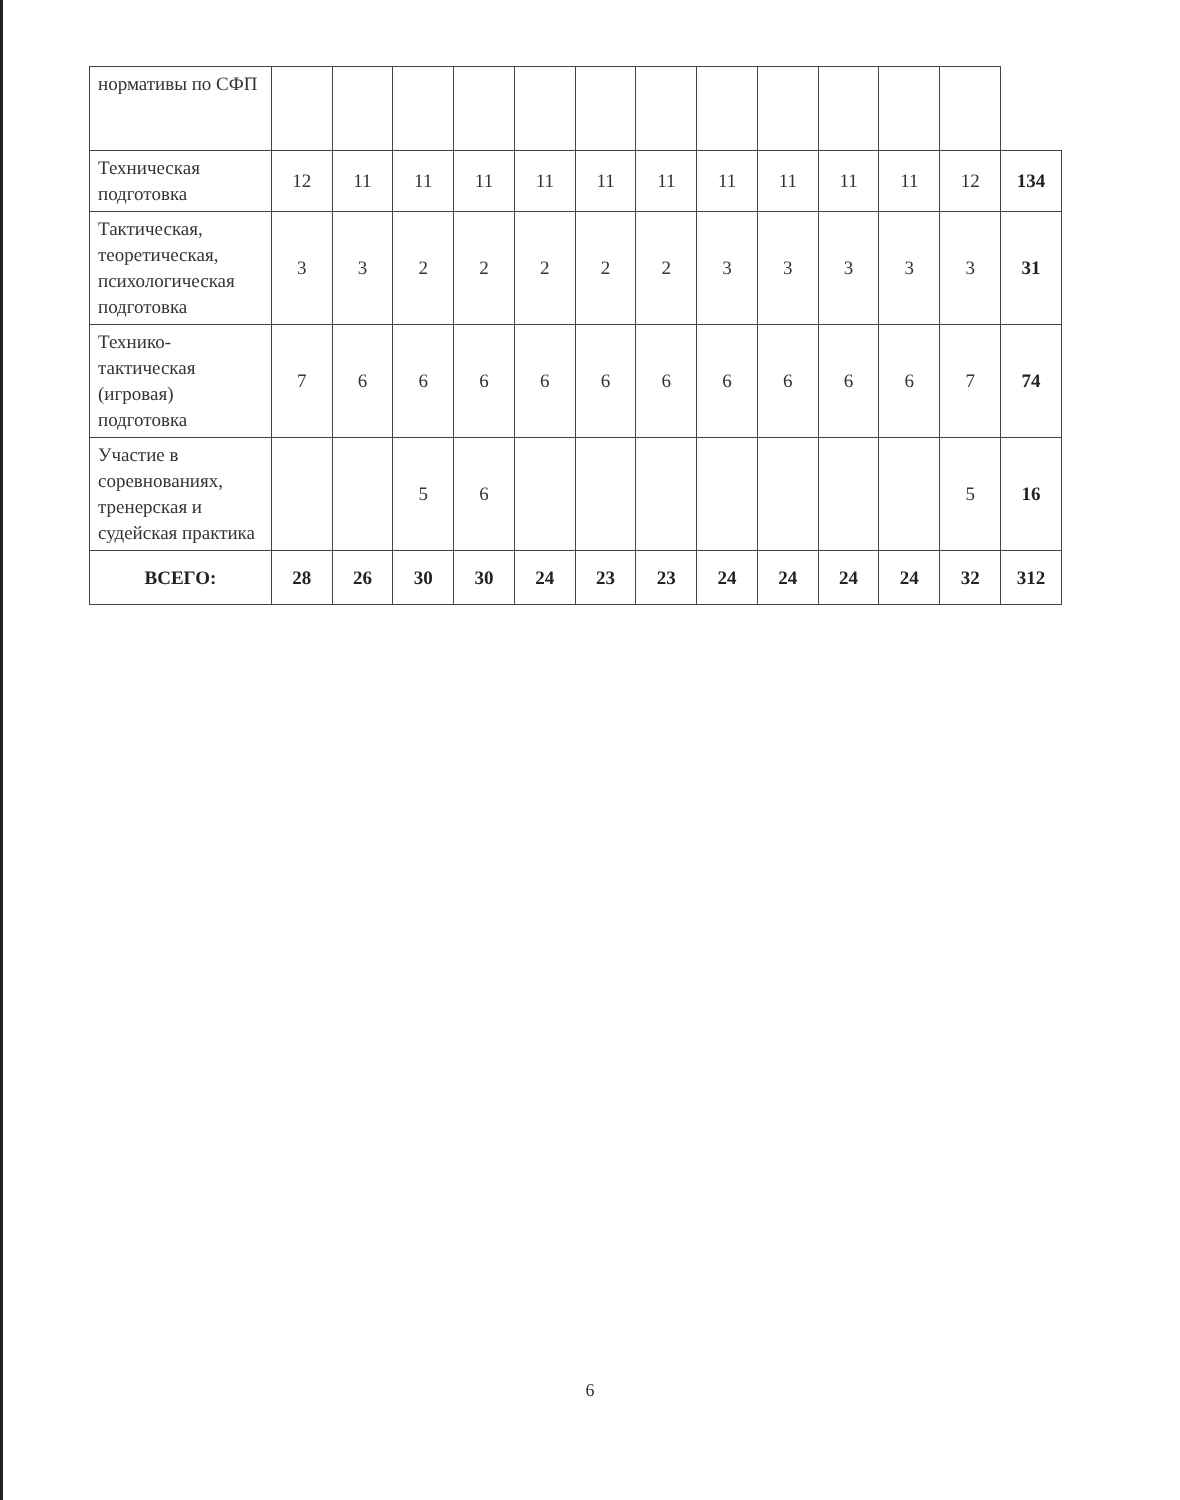| нормативы по СФП | | | | | | | | | | | | | |
| Техническая подготовка | 12 | 11 | 11 | 11 | 11 | 11 | 11 | 11 | 11 | 11 | 11 | 12 | 134 |
| Тактическая, теоретическая, психологическая подготовка | 3 | 3 | 2 | 2 | 2 | 2 | 2 | 3 | 3 | 3 | 3 | 3 | 31 |
| Технико-тактическая (игровая) подготовка | 7 | 6 | 6 | 6 | 6 | 6 | 6 | 6 | 6 | 6 | 6 | 7 | 74 |
| Участие в соревнованиях, тренерская и судейская практика | | | 5 | 6 | | | | | | | | 5 | 16 |
| ВСЕГО: | 28 | 26 | 30 | 30 | 24 | 23 | 23 | 24 | 24 | 24 | 24 | 32 | 312 |
6